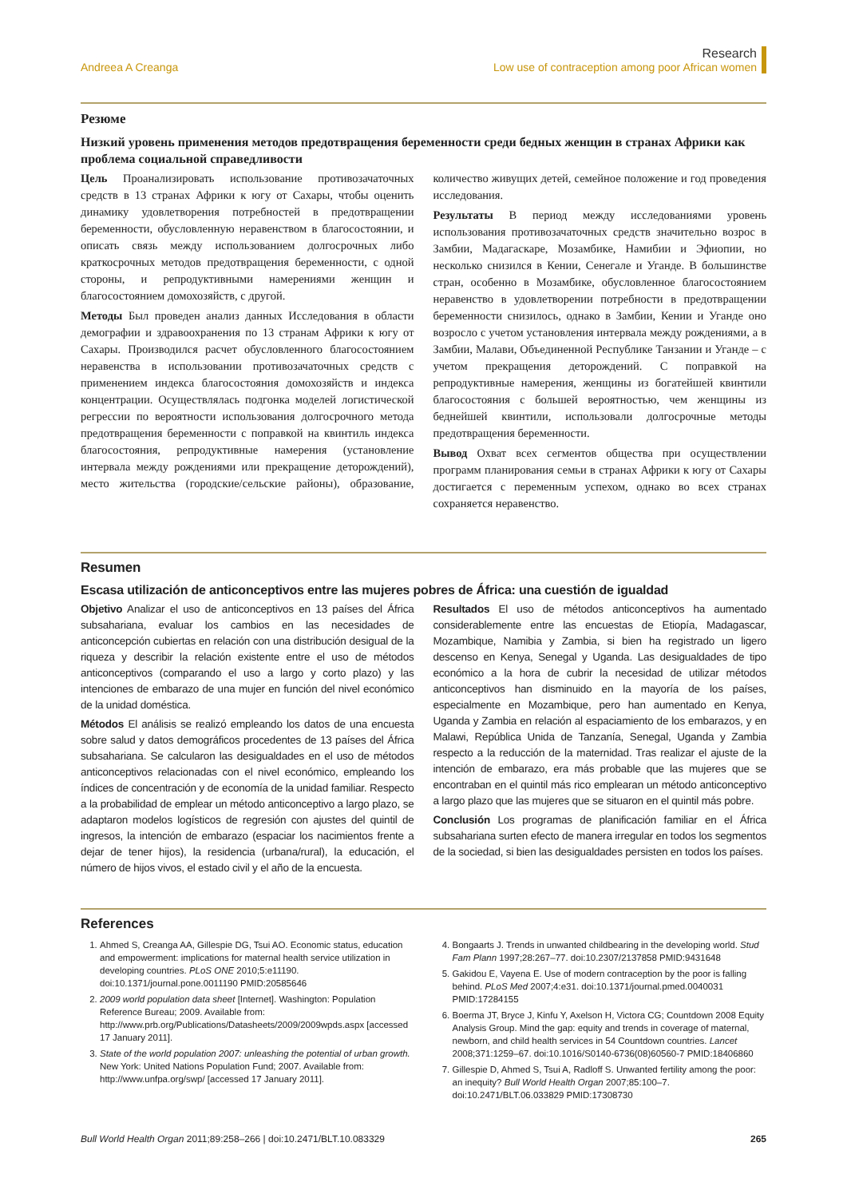Andreea A Creanga Research
Low use of contraception among poor African women
Резюме
Низкий уровень применения методов предотвращения беременности среди бедных женщин в странах Африки как проблема социальной справедливости
Цель Проанализировать использование противозачаточных средств в 13 странах Африки к югу от Сахары, чтобы оценить динамику удовлетворения потребностей в предотвращении беременности, обусловленную неравенством в благосостоянии, и описать связь между использованием долгосрочных либо краткосрочных методов предотвращения беременности, с одной стороны, и репродуктивными намерениями женщин и благосостоянием домохозяйств, с другой.
Методы Был проведен анализ данных Исследования в области демографии и здравоохранения по 13 странам Африки к югу от Сахары. Производился расчет обусловленного благосостоянием неравенства в использовании противозачаточных средств с применением индекса благосостояния домохозяйств и индекса концентрации. Осуществлялась подгонка моделей логистической регрессии по вероятности использования долгосрочного метода предотвращения беременности с поправкой на квинтиль индекса благосостояния, репродуктивные намерения (установление интервала между рождениями или прекращение деторождений), место жительства (городские/сельские районы), образование, количество живущих детей, семейное положение и год проведения исследования.
Результаты В период между исследованиями уровень использования противозачаточных средств значительно возрос в Замбии, Мадагаскаре, Мозамбике, Намибии и Эфиопии, но несколько снизился в Кении, Сенегале и Уганде. В большинстве стран, особенно в Мозамбике, обусловленное благосостоянием неравенство в удовлетворении потребности в предотвращении беременности снизилось, однако в Замбии, Кении и Уганде оно возросло с учетом установления интервала между рождениями, а в Замбии, Малави, Объединенной Республике Танзании и Уганде – с учетом прекращения деторождений. С поправкой на репродуктивные намерения, женщины из богатейшей квинтили благосостояния с большей вероятностью, чем женщины из беднейшей квинтили, использовали долгосрочные методы предотвращения беременности.
Вывод Охват всех сегментов общества при осуществлении программ планирования семьи в странах Африки к югу от Сахары достигается с переменным успехом, однако во всех странах сохраняется неравенство.
Resumen
Escasa utilización de anticonceptivos entre las mujeres pobres de África: una cuestión de igualdad
Objetivo Analizar el uso de anticonceptivos en 13 países del África subsahariana, evaluar los cambios en las necesidades de anticoncepción cubiertas en relación con una distribución desigual de la riqueza y describir la relación existente entre el uso de métodos anticonceptivos (comparando el uso a largo y corto plazo) y las intenciones de embarazo de una mujer en función del nivel económico de la unidad doméstica.
Métodos El análisis se realizó empleando los datos de una encuesta sobre salud y datos demográficos procedentes de 13 países del África subsahariana. Se calcularon las desigualdades en el uso de métodos anticonceptivos relacionadas con el nivel económico, empleando los índices de concentración y de economía de la unidad familiar. Respecto a la probabilidad de emplear un método anticonceptivo a largo plazo, se adaptaron modelos logísticos de regresión con ajustes del quintil de ingresos, la intención de embarazo (espaciar los nacimientos frente a dejar de tener hijos), la residencia (urbana/rural), la educación, el número de hijos vivos, el estado civil y el año de la encuesta.
Resultados El uso de métodos anticonceptivos ha aumentado considerablemente entre las encuestas de Etiopía, Madagascar, Mozambique, Namibia y Zambia, si bien ha registrado un ligero descenso en Kenya, Senegal y Uganda. Las desigualdades de tipo económico a la hora de cubrir la necesidad de utilizar métodos anticonceptivos han disminuido en la mayoría de los países, especialmente en Mozambique, pero han aumentado en Kenya, Uganda y Zambia en relación al espaciamiento de los embarazos, y en Malawi, República Unida de Tanzanía, Senegal, Uganda y Zambia respecto a la reducción de la maternidad. Tras realizar el ajuste de la intención de embarazo, era más probable que las mujeres que se encontraban en el quintil más rico emplearan un método anticonceptivo a largo plazo que las mujeres que se situaron en el quintil más pobre.
Conclusión Los programas de planificación familiar en el África subsahariana surten efecto de manera irregular en todos los segmentos de la sociedad, si bien las desigualdades persisten en todos los países.
References
1. Ahmed S, Creanga AA, Gillespie DG, Tsui AO. Economic status, education and empowerment: implications for maternal health service utilization in developing countries. PLoS ONE 2010;5:e11190. doi:10.1371/journal.pone.0011190 PMID:20585646
2. 2009 world population data sheet [Internet]. Washington: Population Reference Bureau; 2009. Available from: http://www.prb.org/Publications/Datasheets/2009/2009wpds.aspx [accessed 17 January 2011].
3. State of the world population 2007: unleashing the potential of urban growth. New York: United Nations Population Fund; 2007. Available from: http://www.unfpa.org/swp/ [accessed 17 January 2011].
4. Bongaarts J. Trends in unwanted childbearing in the developing world. Stud Fam Plann 1997;28:267–77. doi:10.2307/2137858 PMID:9431648
5. Gakidou E, Vayena E. Use of modern contraception by the poor is falling behind. PLoS Med 2007;4:e31. doi:10.1371/journal.pmed.0040031 PMID:17284155
6. Boerma JT, Bryce J, Kinfu Y, Axelson H, Victora CG; Countdown 2008 Equity Analysis Group. Mind the gap: equity and trends in coverage of maternal, newborn, and child health services in 54 Countdown countries. Lancet 2008;371:1259–67. doi:10.1016/S0140-6736(08)60560-7 PMID:18406860
7. Gillespie D, Ahmed S, Tsui A, Radloff S. Unwanted fertility among the poor: an inequity? Bull World Health Organ 2007;85:100–7. doi:10.2471/BLT.06.033829 PMID:17308730
Bull World Health Organ 2011;89:258–266 | doi:10.2471/BLT.10.083329 265